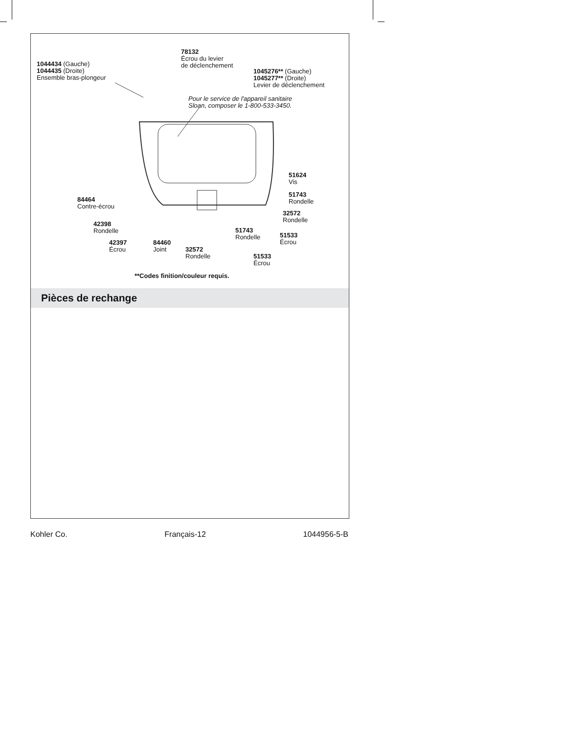1044434 (Gauche)
1044435 (Droite)
Ensemble bras-plongeur
78132
Écrou du levier
de déclenchement
1045276** (Gauche)
1045277** (Droite)
Levier de déclenchement
Pour le service de l'appareil sanitaire
Sloan, composer le 1-800-533-3450.
51624
Vis
51743
Rondelle
84464
Contre-écrou
32572
Rondelle
42398
Rondelle
51743
Rondelle
51533
Écrou
42397
Écrou
84460
Joint
32572
Rondelle
51533
Écrou
**Codes finition/couleur requis.
Pièces de rechange
Kohler Co. Français-12 1044956-5-B